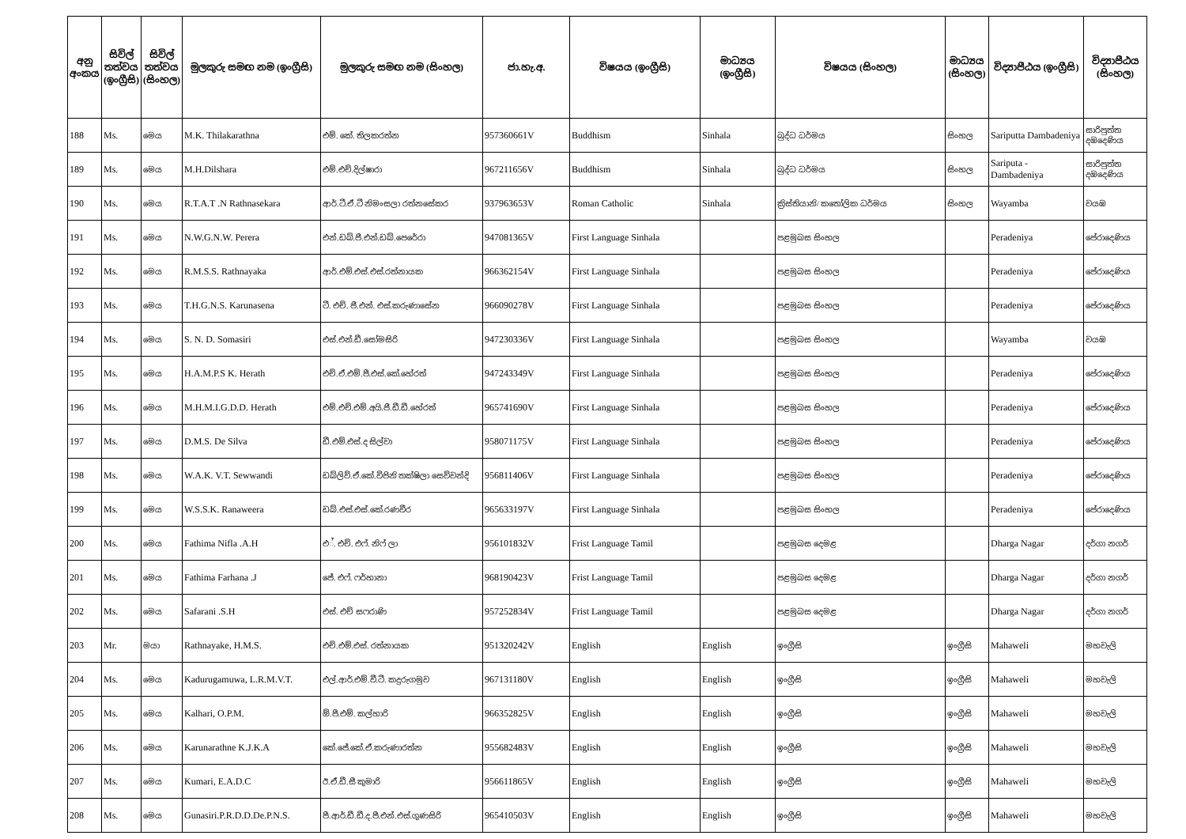| අනු අංකය | සිවිල් තත්වය (ඉංග්‍රීසි) | සිවිල් තත්වය (සිංහල) | මුලකුරු සමඟ නම (ඉංග්‍රීසි) | මුලකුරු සමඟ නම (සිංහල) | ජා.හැ.අ. | විෂයය (ඉංග්‍රීසි) | මාධ්‍යය (ඉංග්‍රීසි) | විෂයය (සිංහල) | මාධ්‍යය (සිංහල) | විද්‍යාපීඨය (ඉංග්‍රීසි) | විද්‍යාපීඨය (සිංහල) |
| --- | --- | --- | --- | --- | --- | --- | --- | --- | --- | --- | --- |
| 188 | Ms. | මෙය | M.K. Thilakarathna | එම්. කේ. තිලකරත්න | 957360661V | Buddhism | Sinhala | බුද්ධ ධර්මය | සිංහල | Sariputta Dambadeniya | සාරිපුත්ත දඹදෙණිය |
| 189 | Ms. | මෙය | M.H.Dilshara | එම්.එච්.දිල්ෂාරා | 967211656V | Buddhism | Sinhala | බුද්ධ ධර්මය | සිංහල | Sariputa - Dambadeniya | සාරිපුත්ත දඹදෙණිය |
| 190 | Ms. | මෙය | R.T.A.T .N Rathnasekara | ආර්.ටී.ඒ.ටී නිමංසලා රත්නසේකර | 937963653V | Roman Catholic | Sinhala | ක්‍රිස්තියානි/ කතෝලික ධර්මය | සිංහල | Wayamba | වයඹ |
| 191 | Ms. | මෙය | N.W.G.N.W. Perera | එන්.ඩබ්.ජී.එන්.ඩබ්.පෙරේරා | 947081365V | First Language Sinhala | | පළමුබස සිංහල | | Peradeniya | පේරාදෙණිය |
| 192 | Ms. | මෙය | R.M.S.S. Rathnayaka | ආර්.එම්.එස්.එස්.රත්නායක | 966362154V | First Language Sinhala | | පළමුබස සිංහල | | Peradeniya | පේරාදෙණිය |
| 193 | Ms. | මෙය | T.H.G.N.S. Karunasena | ටී. එච්. ජී.එන්. එස්.කරුණාසේන | 966090278V | First Language Sinhala | | පළමුබස සිංහල | | Peradeniya | පේරාදෙණිය |
| 194 | Ms. | මෙය | S. N. D. Somasiri | එස්.එන්.ඩී.සෝමසිරි | 947230336V | First Language Sinhala | | පළමුබස සිංහල | | Wayamba | වයඹ |
| 195 | Ms. | මෙය | H.A.M.P.S K. Herath | එච්.ඒ.එම්.පී.එස්.කේ.හේරත් | 947243349V | First Language Sinhala | | පළමුබස සිංහල | | Peradeniya | පේරාදෙණිය |
| 196 | Ms. | මෙය | M.H.M.I.G.D.D. Herath | එම්.එච්.එම්.අයි.ජී.ඩී.ඩී.හේරත් | 965741690V | First Language Sinhala | | පළමුබස සිංහල | | Peradeniya | පේරාදෙණිය |
| 197 | Ms. | මෙය | D.M.S. De Silva | ඩී.එම්.එස්.ද සිල්වා | 958071175V | First Language Sinhala | | පළමුබස සිංහල | | Peradeniya | පේරාදෙණිය |
| 198 | Ms. | මෙය | W.A.K. V.T. Sewwandi | ඩබ්ලිව්.ඒ.කේ.විජිනි තක්ෂිලා සෙව්වන්දි | 956811406V | First Language Sinhala | | පළමුබස සිංහල | | Peradeniya | පේරාදෙණිය |
| 199 | Ms. | මෙය | W.S.S.K. Ranaweera | ඩබ්.එස්.එස්.කේ.රණවීර | 965633197V | First Language Sinhala | | පළමුබස සිංහල | | Peradeniya | පේරාදෙණිය |
| 200 | Ms. | මෙය | Fathima Nifla .A.H | එ්. එච්. එෆ්. නිෆ් ලා | 956101832V | Frist Language Tamil | | පළමුබස දෙමළ | | Dharga Nagar | දර්ගා නගර් |
| 201 | Ms. | මෙය | Fathima Farhana .J | ජේ. එෆ්. ෆර්හානා | 968190423V | Frist Language Tamil | | පළමුබස දෙමළ | | Dharga Nagar | දර්ගා නගර් |
| 202 | Ms. | මෙය | Safarani .S.H | එස්. එච් සෆරාණි | 957252834V | Frist Language Tamil | | පළමුබස දෙමළ | | Dharga Nagar | දර්ගා නගර් |
| 203 | Mr. | මයා | Rathnayake, H.M.S. | එච්.එම්.එස්. රත්නායක | 951320242V | English | English | ඉංග්‍රීසි | ඉංග්‍රීසි | Mahaweli | මහවැලි |
| 204 | Ms. | මෙය | Kadurugamuwa, L.R.M.V.T. | එල්.ආර්.එම්.වී.ටී. කදුරුගමුව | 967131180V | English | English | ඉංග්‍රීසි | ඉංග්‍රීසි | Mahaweli | මහවැලි |
| 205 | Ms. | මෙය | Kalhari, O.P.M. | ඕ.පී.එම්. කල්හාරි | 966352825V | English | English | ඉංග්‍රීසි | ඉංග්‍රීසි | Mahaweli | මහවැලි |
| 206 | Ms. | මෙය | Karunarathne K.J.K.A | කේ.ජේ.කේ.ඒ.කරුණාරත්න | 955682483V | English | English | ඉංග්‍රීසි | ඉංග්‍රීසි | Mahaweli | මහවැලි |
| 207 | Ms. | මෙය | Kumari, E.A.D.C | ඊ.ඒ.ඩී.සී කුමාරි | 956611865V | English | English | ඉංග්‍රීසි | ඉංග්‍රීසි | Mahaweli | මහවැලි |
| 208 | Ms. | මෙය | Gunasiri.P.R.D.D.De.P.N.S. | පී.ආර්.ඩී.ඩී.ද.පී.එන්.එස්.ගුණසිරි | 965410503V | English | English | ඉංග්‍රීසි | ඉංග්‍රීසි | Mahaweli | මහවැලි |